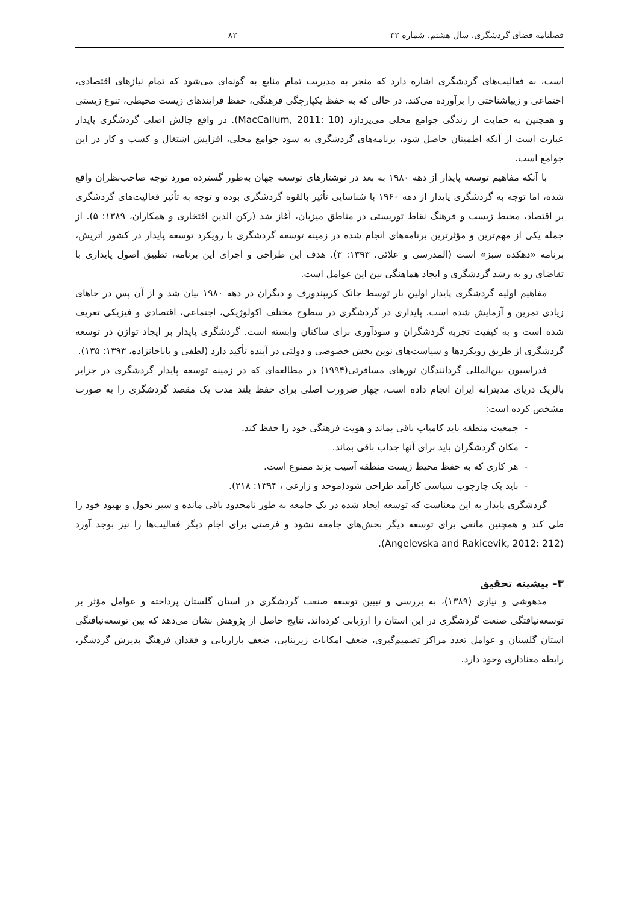فصلنامه فضای گردشگری، سال هشتم، شماره ۳۲ ۸۲
است، به فعالیت‌های گردشگری اشاره دارد که منجر به مدیریت تمام منابع به گونه‌ای می‌شود که تمام نیازهای اقتصادی، اجتماعی و زیباشناختی را برآورده می‌کند. در حالی که به حفظ یکپارچگی فرهنگی، حفظ فرایندهای زیست محیطی، تنوع زیستی و همچنین به حمایت از زندگی جوامع محلی می‌پردازد (MacCallum, 2011: 10). در واقع چالش اصلی گردشگری پایدار عبارت است از آنکه اطمینان حاصل شود، برنامه‌های گردشگری به سود جوامع محلی، افزایش اشتغال و کسب و کار در این جوامع است.
با آنکه مفاهیم توسعه پایدار از دهه ۱۹۸۰ به بعد در نوشتارهای توسعه جهان به‌طور گسترده مورد توجه صاحب‌نظران واقع شده، اما توجه به گردشگری پایدار از دهه ۱۹۶۰ با شناسایی تأثیر بالقوه گردشگری بوده و توجه به تأثیر فعالیت‌های گردشگری بر اقتصاد، محیط زیست و فرهنگ نقاط توریستی در مناطق میزبان، آغاز شد (رکن الدین افتخاری و همکاران، ۱۳۸۹: ۵). از جمله یکی از مهم‌ترین و مؤثرترین برنامه‌های انجام شده در زمینه توسعه گردشگری با رویکرد توسعه پایدار در کشور اتریش، برنامه «دهکده سبز» است (المدرسی و علائی، ۱۳۹۳: ۳). هدف این طراحی و اجرای این برنامه، تطبیق اصول پایداری با تقاضای رو به رشد گردشگری و ایجاد هماهنگی بین این عوامل است.
مفاهیم اولیه گردشگری پایدار اولین بار توسط جانک کریپندورف و دیگران در دهه ۱۹۸۰ بیان شد و از آن پس در جاهای زیادی تمرین و آزمایش شده است. پایداری در گردشگری در سطوح مختلف اکولوژیکی، اجتماعی، اقتصادی و فیزیکی تعریف شده است و به کیفیت تجربه گردشگران و سودآوری برای ساکنان وابسته است. گردشگری پایدار بر ایجاد توازن در توسعه گردشگری از طریق رویکردها و سیاست‌های نوین بخش خصوصی و دولتی در آینده تأکید دارد (لطفی و باباخانزاده، ۱۳۹۳: ۱۳۵).
فدراسیون بین‌المللی گردانندگان تورهای مسافرتی(۱۹۹۴) در مطالعه‌ای که در زمینه توسعه پایدار گردشگری در جزایر بالریک دریای مدیترانه ایران انجام داده است، چهار ضرورت اصلی برای حفظ بلند مدت یک مقصد گردشگری را به صورت مشخص کرده است:
- جمعیت منطقه باید کامیاب باقی بماند و هویت فرهنگی خود را حفظ کند.
- مکان گردشگران باید برای آنها جذاب باقی بماند.
- هر کاری که به حفظ محیط زیست منطقه آسیب بزند ممنوع است.
- باید یک چارچوب سیاسی کارآمد طراحی شود(موحد و زارعی ، ۱۳۹۴: ۲۱۸).
گردشگری پایدار به این معناست که توسعه ایجاد شده در یک جامعه به طور نامحدود باقی مانده و سیر تحول و بهبود خود را طی کند و همچنین مانعی برای توسعه دیگر بخش‌های جامعه نشود و فرصتی برای اجام دیگر فعالیت‌ها را نیز بوجد آورد (Angelevska and Rakicevik, 2012: 212).
۳– پیشینه تحقیق
مدهوشی و نیازی (۱۳۸۹)، به بررسی و تبیین توسعه صنعت گردشگری در استان گلستان پرداخته و عوامل مؤثر بر توسعه‌نیافتگی صنعت گردشگری در این استان را ارزیابی کرده‌اند. نتایج حاصل از پژوهش نشان می‌دهد که بین توسعه‌نیافتگی استان گلستان و عوامل تعدد مراکز تصمیم‌گیری، ضعف امکانات زیربنایی، ضعف بازاریابی و فقدان فرهنگ پذیرش گردشگر، رابطه معناداری وجود دارد.